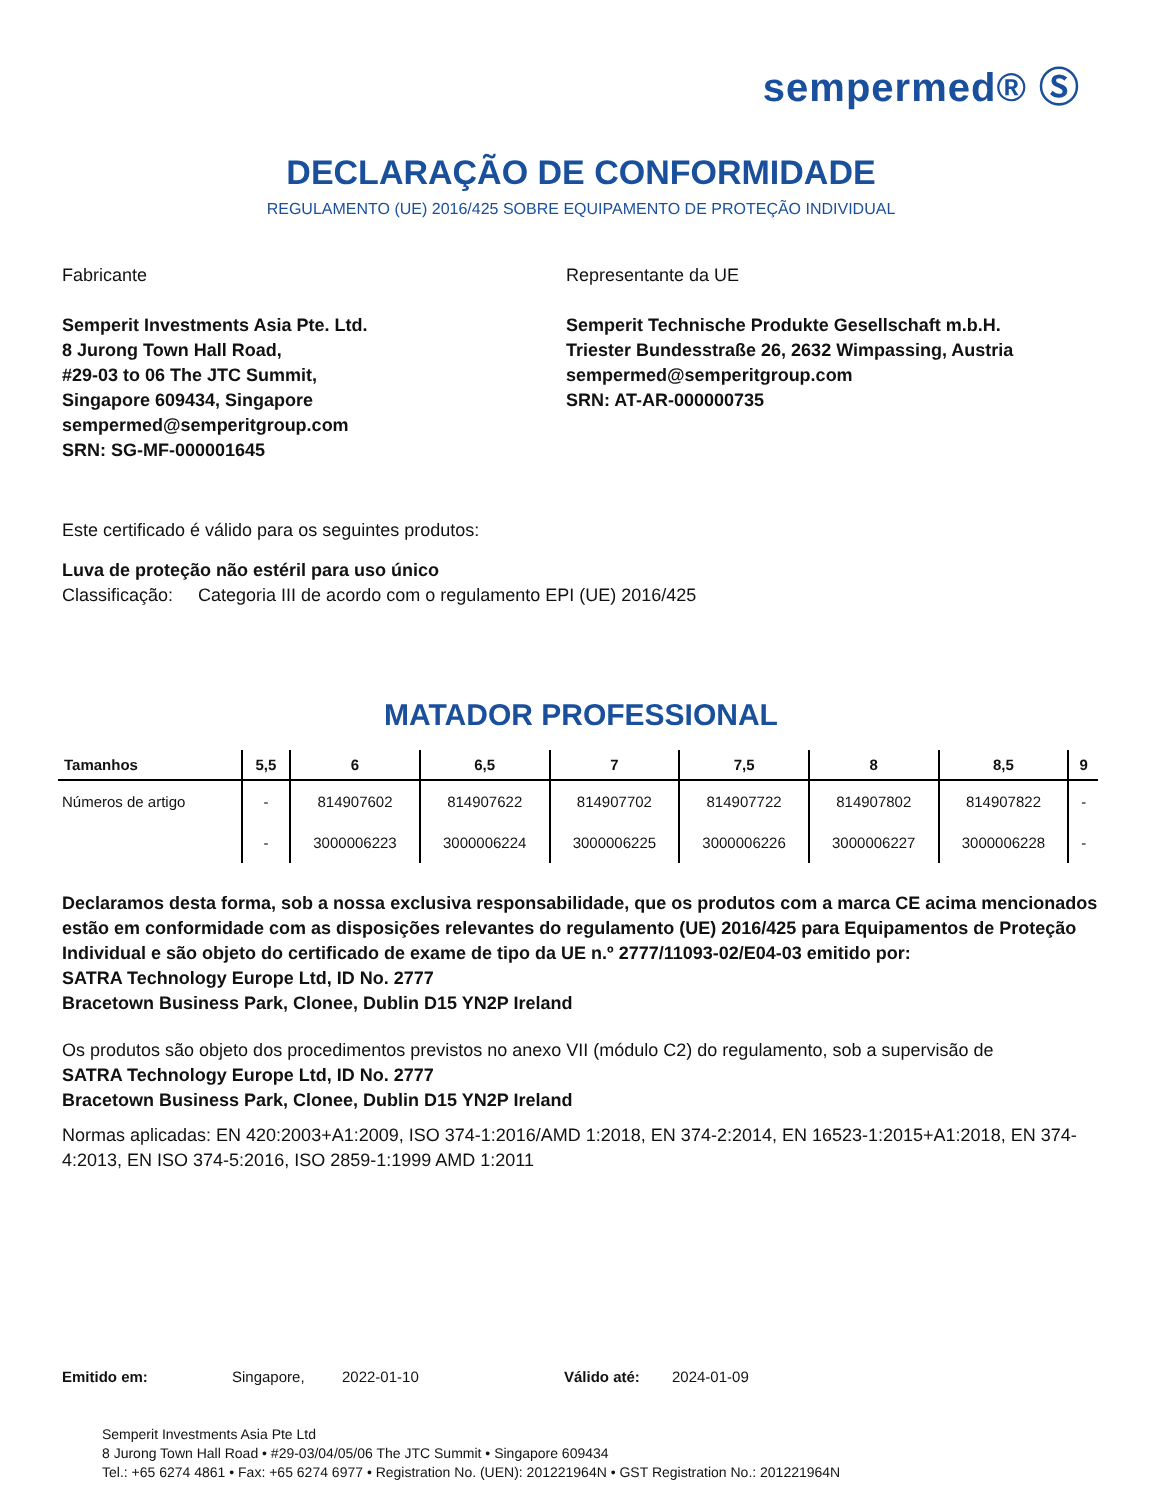sempermed® Ⓢ
DECLARAÇÃO DE CONFORMIDADE
REGULAMENTO (UE) 2016/425 SOBRE EQUIPAMENTO DE PROTEÇÃO INDIVIDUAL
Fabricante
Semperit Investments Asia Pte. Ltd.
8 Jurong Town Hall Road,
#29-03 to 06 The JTC Summit,
Singapore 609434, Singapore
sempermed@semperitgroup.com
SRN: SG-MF-000001645
Representante da UE
Semperit Technische Produkte Gesellschaft m.b.H.
Triester Bundesstraße 26, 2632 Wimpassing, Austria
sempermed@semperitgroup.com
SRN: AT-AR-000000735
Este certificado é válido para os seguintes produtos:
Luva de proteção não estéril para uso único
Classificação: Categoria III de acordo com o regulamento EPI (UE) 2016/425
MATADOR PROFESSIONAL
| Tamanhos | 5,5 | 6 | 6,5 | 7 | 7,5 | 8 | 8,5 | 9 |
| --- | --- | --- | --- | --- | --- | --- | --- | --- |
| Números de artigo | - | 814907602 | 814907622 | 814907702 | 814907722 | 814907802 | 814907822 | - |
| | - | 3000006223 | 3000006224 | 3000006225 | 3000006226 | 3000006227 | 3000006228 | - |
Declaramos desta forma, sob a nossa exclusiva responsabilidade, que os produtos com a marca CE acima mencionados estão em conformidade com as disposições relevantes do regulamento (UE) 2016/425 para Equipamentos de Proteção Individual e são objeto do certificado de exame de tipo da UE n.º 2777/11093-02/E04-03 emitido por:
SATRA Technology Europe Ltd, ID No. 2777
Bracetown Business Park, Clonee, Dublin D15 YN2P Ireland
Os produtos são objeto dos procedimentos previstos no anexo VII (módulo C2) do regulamento, sob a supervisão de
SATRA Technology Europe Ltd, ID No. 2777
Bracetown Business Park, Clonee, Dublin D15 YN2P Ireland
Normas aplicadas: EN 420:2003+A1:2009, ISO 374-1:2016/AMD 1:2018, EN 374-2:2014, EN 16523-1:2015+A1:2018, EN 374-4:2013, EN ISO 374-5:2016, ISO 2859-1:1999 AMD 1:2011
Emitido em: Singapore, 2022-01-10 Válido até: 2024-01-09
Semperit Investments Asia Pte Ltd
8 Jurong Town Hall Road • #29-03/04/05/06 The JTC Summit • Singapore 609434
Tel.: +65 6274 4861 • Fax: +65 6274 6977 • Registration No. (UEN): 201221964N • GST Registration No.: 201221964N